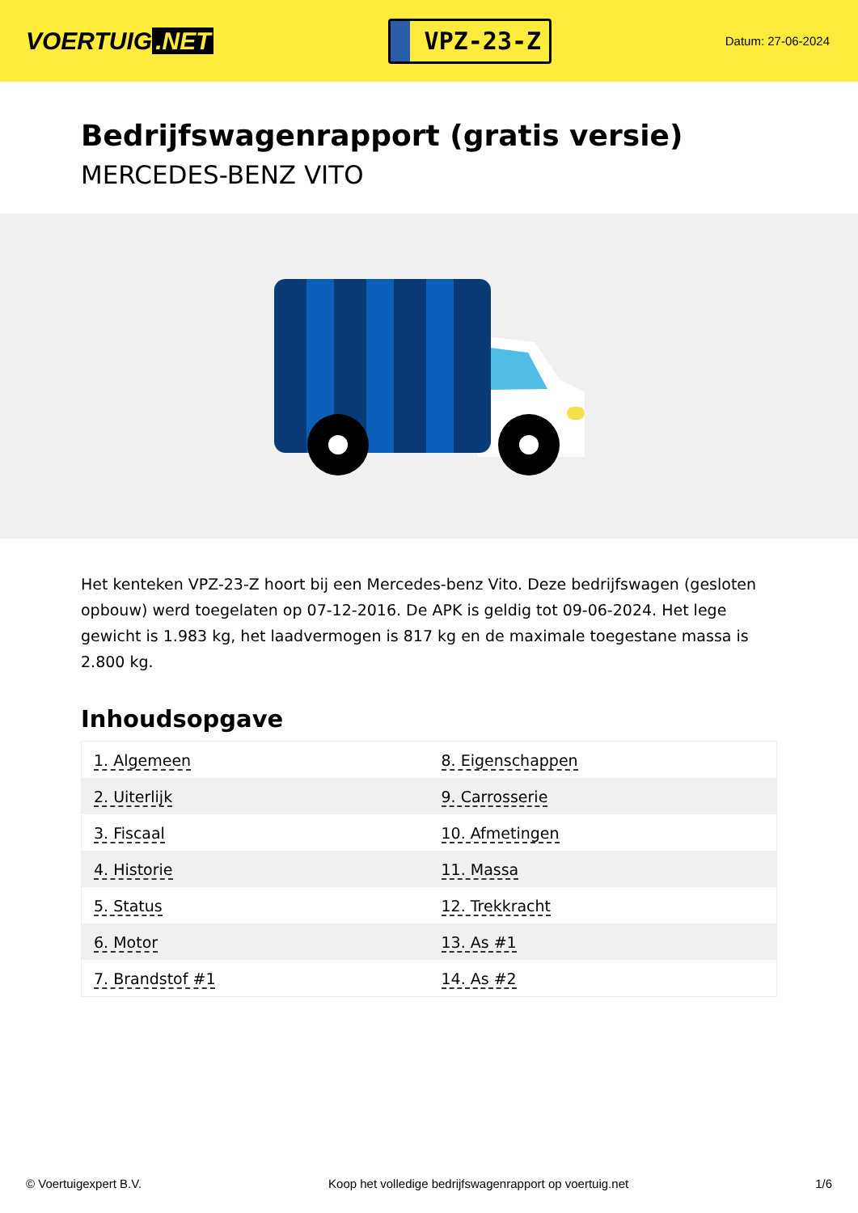VOERTUIG.NET
VPZ-23-Z
Datum: 27-06-2024
Bedrijfswagenrapport (gratis versie)
MERCEDES-BENZ VITO
Het kenteken VPZ-23-Z hoort bij een Mercedes-benz Vito. Deze bedrijfswagen (gesloten opbouw) werd toegelaten op 07-12-2016. De APK is geldig tot 09-06-2024. Het lege gewicht is 1.983 kg, het laadvermogen is 817 kg en de maximale toegestane massa is 2.800 kg.
Inhoudsopgave
| 1. Algemeen | 8. Eigenschappen |
| 2. Uiterlijk | 9. Carrosserie |
| 3. Fiscaal | 10. Afmetingen |
| 4. Historie | 11. Massa |
| 5. Status | 12. Trekkracht |
| 6. Motor | 13. As #1 |
| 7. Brandstof #1 | 14. As #2 |
© Voertuigexpert B.V. Koop het volledige bedrijfswagenrapport op voertuig.net 1/6